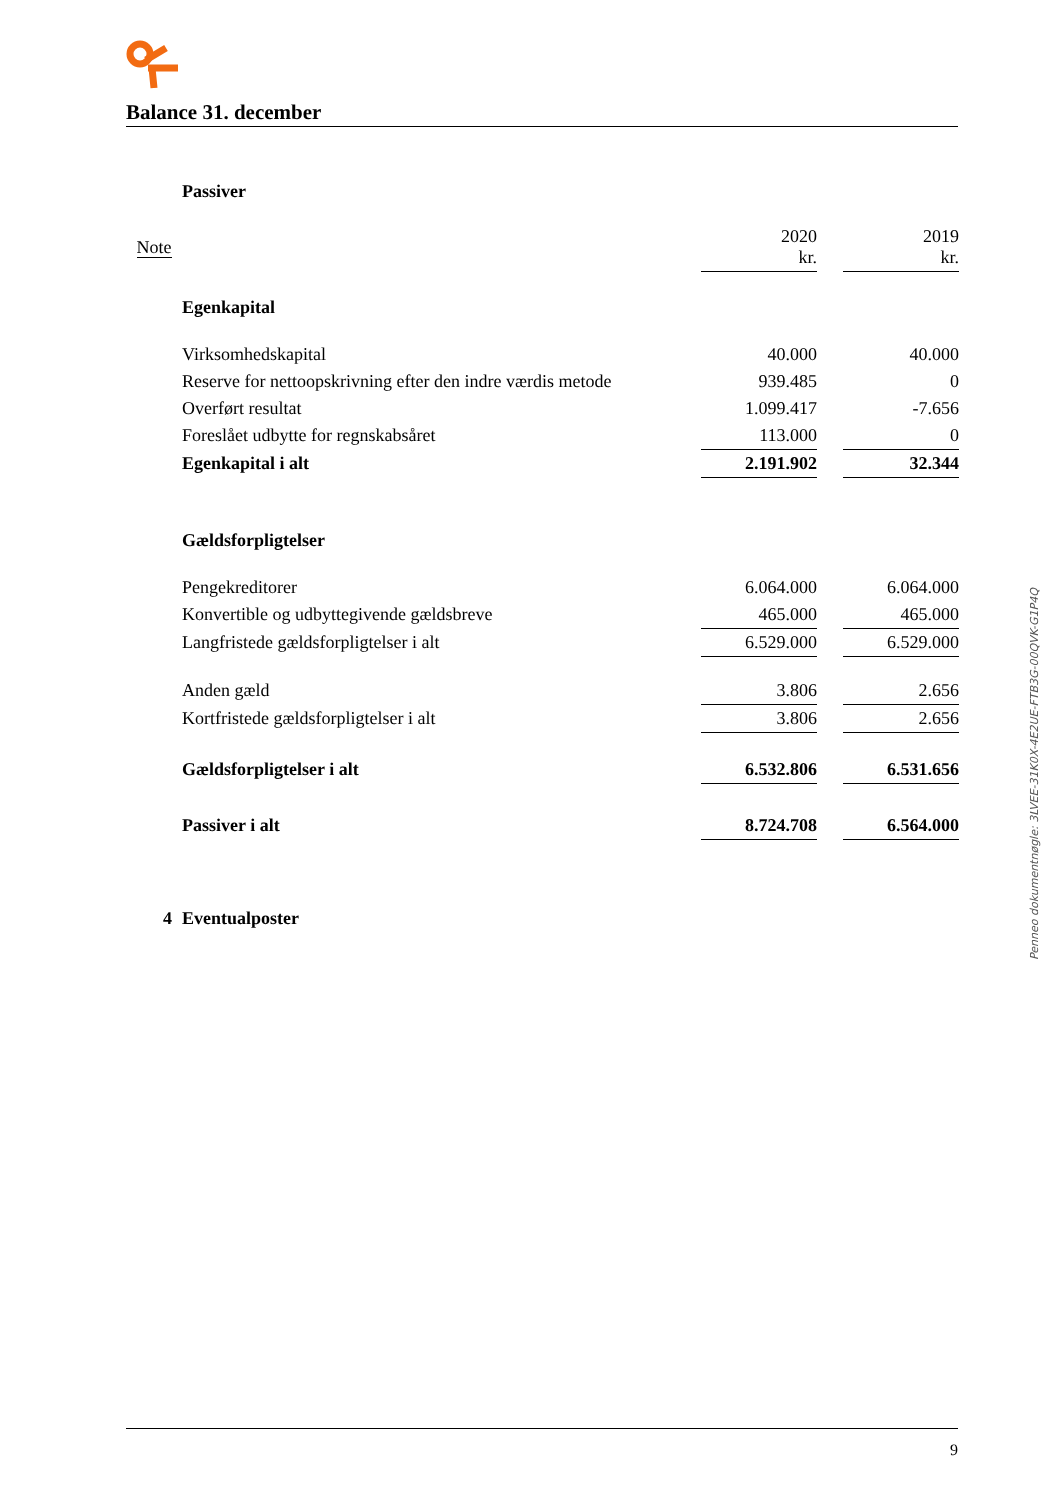Balance 31. december
| | Passiver | | | |
| Note | | 2020 kr. | | 2019 kr. |
| | Egenkapital | | | |
| | Virksomhedskapital | 40.000 | | 40.000 |
| | Reserve for nettoopskrivning efter den indre værdis metode | 939.485 | | 0 |
| | Overført resultat | 1.099.417 | | -7.656 |
| | Foreslået udbytte for regnskabsåret | 113.000 | | 0 |
| | Egenkapital i alt | 2.191.902 | | 32.344 |
| | Gældsforpligtelser | | | |
| | Pengekreditorer | 6.064.000 | | 6.064.000 |
| | Konvertible og udbyttegivende gældsbreve | 465.000 | | 465.000 |
| | Langfristede gældsforpligtelser i alt | 6.529.000 | | 6.529.000 |
| | Anden gæld | 3.806 | | 2.656 |
| | Kortfristede gældsforpligtelser i alt | 3.806 | | 2.656 |
| | Gældsforpligtelser i alt | 6.532.806 | | 6.531.656 |
| | Passiver i alt | 8.724.708 | | 6.564.000 |
| 4 | Eventualposter | | | |
Penneo dokumentnøgle: 3LVEE-31K0X-4E2UE-FTB3G-00QVK-G1P4Q
9